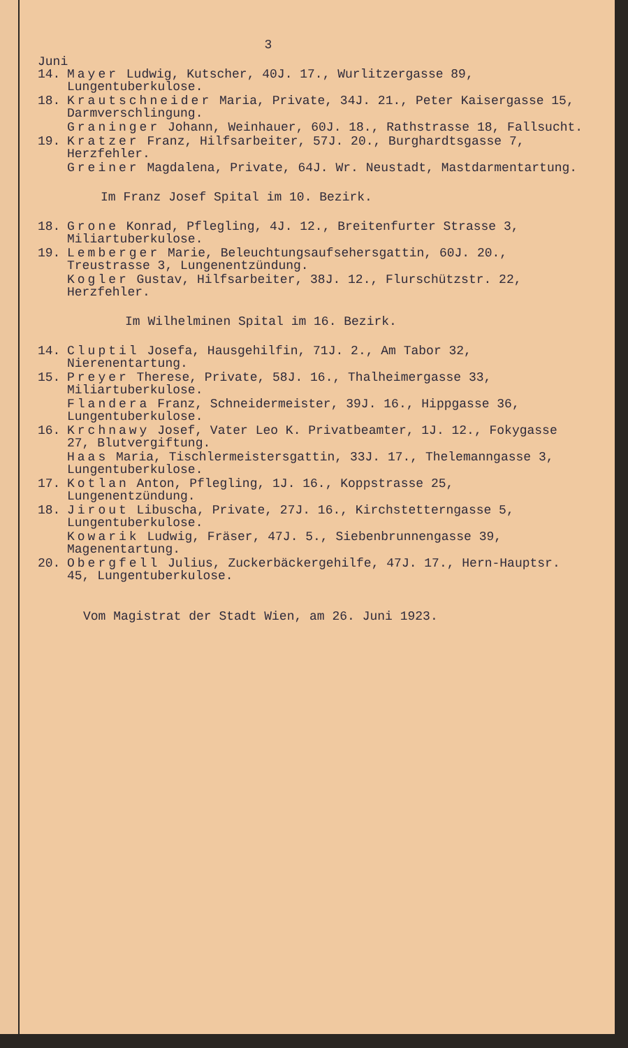3
Juni
14. Mayer Ludwig, Kutscher, 40J. 17., Wurlitzergasse 89, Lungentuberkulose.
18. Krautschneider Maria, Private, 34J. 21., Peter Kaisergasse 15, Darmverschlingung.
Graninger Johann, Weinhauer, 60J. 18., Rathstrasse 18, Fallsucht.
19. Kratzer Franz, Hilfsarbeiter, 57J. 20., Burghardtsgasse 7, Herzfehler.
Greiner Magdalena, Private, 64J. Wr. Neustadt, Mastdarmentartung.
Im Franz Josef Spital im 10. Bezirk.
18. Grone Konrad, Pflegling, 4J. 12., Breitenfurter Strasse 3, Miliartuberkulose.
19. Lemberger Marie, Beleuchtungsaufsehersgattin, 60J. 20., Treustrasse 3, Lungenentzündung.
Kogler Gustav, Hilfsarbeiter, 38J. 12., Flurschützstr. 22, Herzfehler.
Im Wilhelminen Spital im 16. Bezirk.
14. Cluptil Josefa, Hausgehilfin, 71J. 2., Am Tabor 32, Nierenentartung.
15. Preyer Therese, Private, 58J. 16., Thalheimergasse 33, Miliartuberkulose.
Flandera Franz, Schneidermeister, 39J. 16., Hippgasse 36, Lungentuberkulose.
16. Krchnawy Josef, Vater Leo K. Privatbeamter, 1J. 12., Fokygasse 27, Blutvergiftung.
Haas Maria, Tischlermeistersgattin, 33J. 17., Thelemanngasse 3, Lungentuberkulose.
17. Kotlan Anton, Pflegling, 1J. 16., Koppstrasse 25, Lungenentzündung.
18. Jirout Libuscha, Private, 27J. 16., Kirchstetterngasse 5, Lungentuberkulose.
Kowarik Ludwig, Fräser, 47J. 5., Siebenbrunnengasse 39, Magenentartung.
20. Obergfell Julius, Zuckerbäckergehilfe, 47J. 17., Hern-Hauptsr. 45, Lungentuberkulose.
Vom Magistrat der Stadt Wien, am 26. Juni 1923.